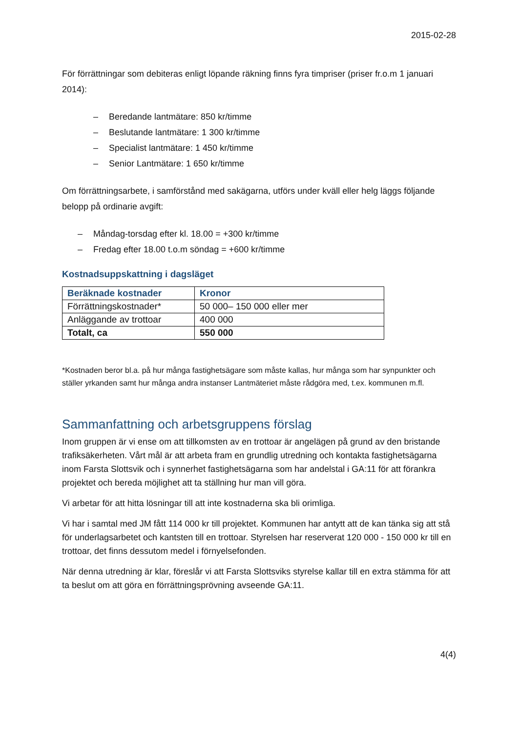2015-02-28
För förrättningar som debiteras enligt löpande räkning finns fyra timpriser (priser fr.o.m 1 januari 2014):
– Beredande lantmätare: 850 kr/timme
– Beslutande lantmätare: 1 300 kr/timme
– Specialist lantmätare: 1 450 kr/timme
– Senior Lantmätare: 1 650 kr/timme
Om förrättningsarbete, i samförstånd med sakägarna, utförs under kväll eller helg läggs följande belopp på ordinarie avgift:
– Måndag-torsdag efter kl. 18.00 = +300 kr/timme
– Fredag efter 18.00 t.o.m söndag = +600 kr/timme
Kostnadsuppskattning i dagsläget
| Beräknade kostnader | Kronor |
| --- | --- |
| Förrättningskostnader* | 50 000– 150 000 eller mer |
| Anläggande av trottoar | 400 000 |
| Totalt, ca | 550 000 |
*Kostnaden beror bl.a. på hur många fastighetsägare som måste kallas, hur många som har synpunkter och ställer yrkanden samt hur många andra instanser Lantmäteriet måste rådgöra med, t.ex. kommunen m.fl.
Sammanfattning och arbetsgruppens förslag
Inom gruppen är vi ense om att tillkomsten av en trottoar är angelägen på grund av den bristande trafiksäkerheten. Vårt mål är att arbeta fram en grundlig utredning och kontakta fastighetsägarna inom Farsta Slottsvik och i synnerhet fastighetsägarna som har andelstal i GA:11 för att förankra projektet och bereda möjlighet att ta ställning hur man vill göra.
Vi arbetar för att hitta lösningar till att inte kostnaderna ska bli orimliga.
Vi har i samtal med JM fått 114 000 kr till projektet. Kommunen har antytt att de kan tänka sig att stå för underlagsarbetet och kantsten till en trottoar. Styrelsen har reserverat 120 000 - 150 000 kr till en trottoar, det finns dessutom medel i förnyelsefonden.
När denna utredning är klar, föreslår vi att Farsta Slottsviks styrelse kallar till en extra stämma för att ta beslut om att göra en förrättningsprövning avseende GA:11.
4(4)